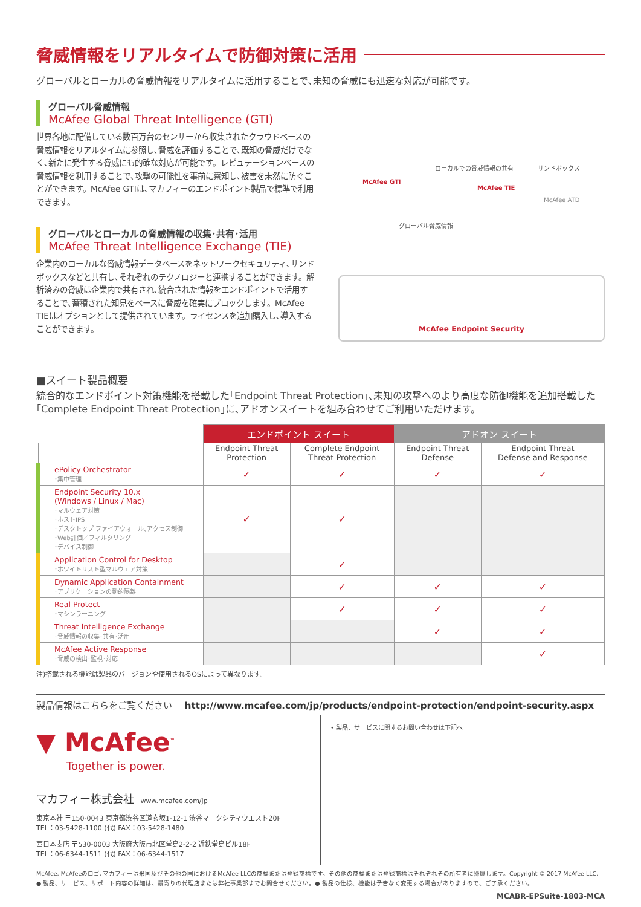脅威情報をリアルタイムで防御対策に活用
グローバルとローカルの脅威情報をリアルタイムに活用することで､未知の脅威にも迅速な対応が可能です。
グローバル脅威情報
McAfee Global Threat Intelligence (GTI)
世界各地に配備している数百万台のセンサーから収集されたクラウドベースの脅威情報をリアルタイムに参照し､脅威を評価することで､既知の脅威だけでなく､新たに発生する脅威にも的確な対応が可能です。レピュテーションベースの脅威情報を利用することで､攻撃の可能性を事前に察知し､被害を未然に防ぐことができます。McAfee GTIは､マカフィーのエンドポイント製品で標準で利用できます。
グローバルとローカルの脅威情報の収集･共有･活用
McAfee Threat Intelligence Exchange (TIE)
企業内のローカルな脅威情報データベースをネットワークセキュリティ､サンドボックスなどと共有し､それぞれのテクノロジーと連携することができます。解析済みの脅威は企業内で共有され､統合された情報をエンドポイントで活用することで､蓄積された知見をベースに脅威を確実にブロックします。McAfee TIEはオプションとして提供されています。ライセンスを追加購入し､導入することができます。
McAfee GTI
ローカルでの脅威情報の共有 サンドボックス
McAfee TIE
McAfee ATD
グローバル脅威情報
McAfee Endpoint Security
■スイート製品概要
統合的なエンドポイント対策機能を搭載した｢Endpoint Threat Protection｣､未知の攻撃へのより高度な防御機能を追加搭載した｢Complete Endpoint Threat Protection｣に､アドオンスイートを組み合わせてご利用いただけます。
| | エンドポイント スイート | | アドオン スイート | |
| | Endpoint Threat Protection | Complete Endpoint Threat Protection | Endpoint Threat Defense | Endpoint Threat Defense and Response |
| ePolicy Orchestrator ･集中管理 | ✓ | ✓ | ✓ | ✓ |
| Endpoint Security 10.x (Windows / Linux / Mac) ･マルウェア対策 ･ホストIPS ･デスクトップ ファイアウォール､アクセス制御 ･Web評価／フィルタリング ･デバイス制御 | ✓ | ✓ | | |
| Application Control for Desktop ･ホワイトリスト型マルウェア対策 | | ✓ | | |
| Dynamic Application Containment ･アプリケーションの動的隔離 | | ✓ | ✓ | ✓ |
| Real Protect ･マシンラーニング | | ✓ | ✓ | ✓ |
| Threat Intelligence Exchange ･脅威情報の収集･共有･活用 | | | ✓ | ✓ |
| McAfee Active Response ･脅威の検出･監視･対応 | | | | ✓ |
注)搭載される機能は製品のバージョンや使用されるOSによって異なります。
製品情報はこちらをご覧ください http://www.mcafee.com/jp/products/endpoint-protection/endpoint-security.aspx
▼ McAfee<sup>™</sup>
Together is power.
マカフィー株式会社 www.mcafee.com/jp
東京本社 〒150-0043 東京都渋谷区道玄坂1-12-1 渋谷マークシティウエスト20F
TEL：03-5428-1100 (代) FAX：03-5428-1480
西日本支店 〒530-0003 大阪府大阪市北区堂島2-2-2 近鉄堂島ビル18F
TEL：06-6344-1511 (代) FAX：06-6344-1517
• 製品、サービスに関するお問い合わせは下記へ
McAfee, McAfeeのロゴ､マカフィーは米国及びその他の国におけるMcAfee LLCの商標または登録商標です。その他の商標または登録商標はそれぞれその所有者に帰属します。Copyright © 2017 McAfee LLC.
● 製品、サービス、サポート内容の詳細は、最寄りの代理店または弊社事業部までお問合せください。● 製品の仕様、機能は予告なく変更する場合がありますので、ご了承ください。
MCABR-EPSuite-1803-MCA